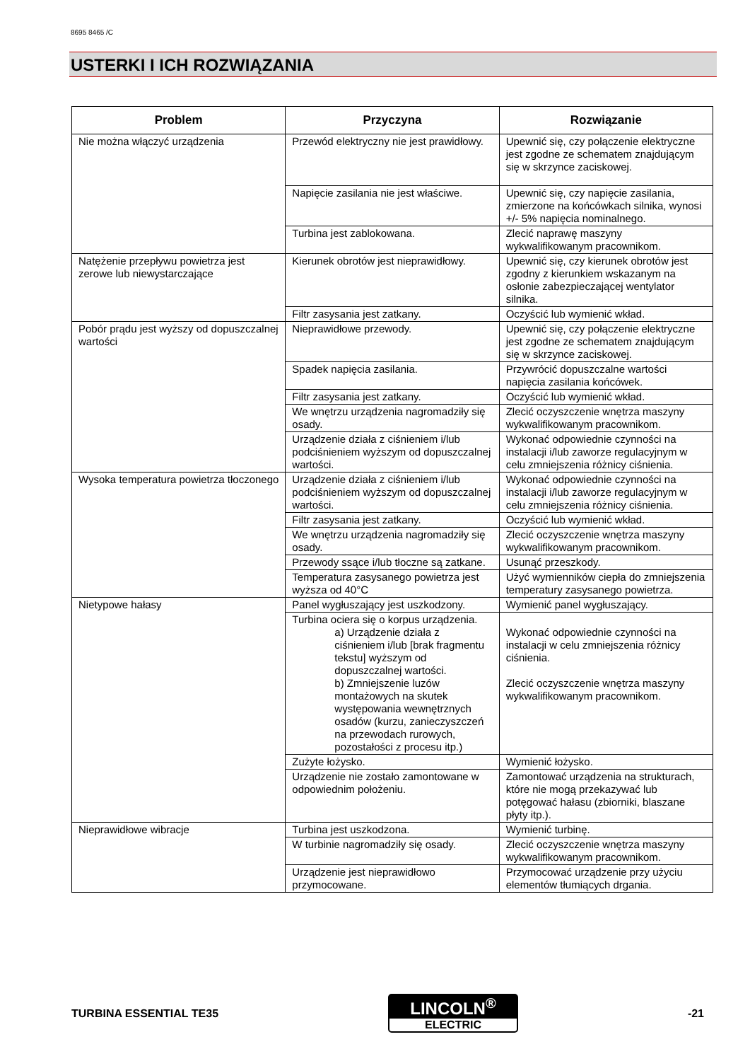8695 8465 /C
USTERKI I ICH ROZWIĄZANIA
| Problem | Przyczyna | Rozwiązanie |
| --- | --- | --- |
| Nie można włączyć urządzenia | Przewód elektryczny nie jest prawidłowy. | Upewnić się, czy połączenie elektryczne jest zgodne ze schematem znajdującym się w skrzynce zaciskowej. |
| | Napięcie zasilania nie jest właściwe. | Upewnić się, czy napięcie zasilania, zmierzone na końcówkach silnika, wynosi +/- 5% napięcia nominalnego. |
| | Turbina jest zablokowana. | Zlecić naprawę maszyny wykwalifikowanym pracownikom. |
| Natężenie przepływu powietrza jest zerowe lub niewystarczające | Kierunek obrotów jest nieprawidłowy. | Upewnić się, czy kierunek obrotów jest zgodny z kierunkiem wskazanym na osłonie zabezpieczającej wentylator silnika. |
| | Filtr zasysania jest zatkany. | Oczyścić lub wymienić wkład. |
| Pobór prądu jest wyższy od dopuszczalnej wartości | Nieprawidłowe przewody. | Upewnić się, czy połączenie elektryczne jest zgodne ze schematem znajdującym się w skrzynce zaciskowej. |
| | Spadek napięcia zasilania. | Przywrócić dopuszczalne wartości napięcia zasilania końcówek. |
| | Filtr zasysania jest zatkany. | Oczyścić lub wymienić wkład. |
| | We wnętrzu urządzenia nagromadziły się osady. | Zlecić oczyszczenie wnętrza maszyny wykwalifikowanym pracownikom. |
| | Urządzenie działa z ciśnieniem i/lub podciśnieniem wyższym od dopuszczalnej wartości. | Wykonać odpowiednie czynności na instalacji i/lub zaworze regulacyjnym w celu zmniejszenia różnicy ciśnienia. |
| Wysoka temperatura powietrza tłoczonego | Urządzenie działa z ciśnieniem i/lub podciśnieniem wyższym od dopuszczalnej wartości. | Wykonać odpowiednie czynności na instalacji i/lub zaworze regulacyjnym w celu zmniejszenia różnicy ciśnienia. |
| | Filtr zasysania jest zatkany. | Oczyścić lub wymienić wkład. |
| | We wnętrzu urządzenia nagromadziły się osady. | Zlecić oczyszczenie wnętrza maszyny wykwalifikowanym pracownikom. |
| | Przewody ssące i/lub tłoczne są zatkane. | Usunąć przeszkody. |
| | Temperatura zasysanego powietrza jest wyższa od 40°C | Użyć wymienników ciepła do zmniejszenia temperatury zasysanego powietrza. |
| Nietypowe hałasy | Panel wygłuszający jest uszkodzony. | Wymienić panel wygłuszający. |
| | Turbina ociera się o korpus urządzenia. a) Urządzenie działa z ciśnieniem i/lub [brak fragmentu tekstu] wyższym od dopuszczalnej wartości. b) Zmniejszenie luzów montażowych na skutek występowania wewnętrznych osadów (kurzu, zanieczyszczeń na przewodach rurowych, pozostałości z procesu itp.) | Wykonać odpowiednie czynności na instalacji w celu zmniejszenia różnicy ciśnienia. Zlecić oczyszczenie wnętrza maszyny wykwalifikowanym pracownikom. |
| | Zużyte łożysko. | Wymienić łożysko. |
| | Urządzenie nie zostało zamontowane w odpowiednim położeniu. | Zamontować urządzenia na strukturach, które nie mogą przekazywać lub potęgować hałasu (zbiorniki, blaszane płyty itp.). |
| Nieprawidłowe wibracje | Turbina jest uszkodzona. | Wymienić turbinę. |
| | W turbinie nagromadziły się osady. | Zlecić oczyszczenie wnętrza maszyny wykwalifikowanym pracownikom. |
| | Urządzenie jest nieprawidłowo przymocowane. | Przymocować urządzenie przy użyciu elementów tłumiących drgania. |
TURBINA ESSENTIAL TE35
LINCOLN<sup>®</sup>
ELECTRIC
-21